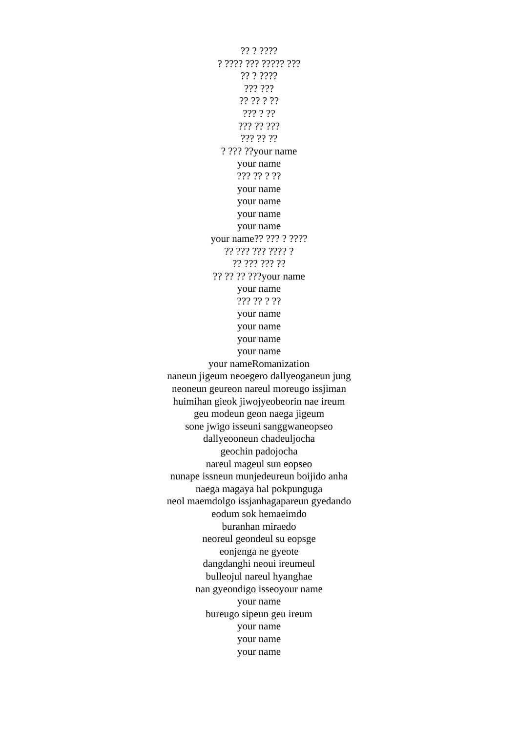?? ? ????
? ???? ??? ????? ???
?? ? ????
??? ???
?? ?? ? ??
??? ? ??
??? ?? ???
??? ?? ??
? ??? ??your name
your name
??? ?? ? ??
your name
your name
your name
your name
your name?? ??? ? ????
?? ??? ??? ???? ?
?? ??? ??? ??
?? ?? ?? ???your name
your name
??? ?? ? ??
your name
your name
your name
your name
your nameRomanization
naneun jigeum neoegero dallyeoganeun jung
neoneun geureon nareul moreugo issjiman
huimihan gieok jiwojyeobeorin nae ireum
geu modeun geon naega jigeum
sone jwigo isseuni sanggwaneopseo
dallyeooneun chadeuljocha
geochin padojocha
nareul mageul sun eopseo
nunape issneun munjedeureun boijido anha
naega magaya hal pokpunguga
neol maemdolgo issjanhagapareun gyedando
eodum sok hemaeimdo
buranhan miraedo
neoreul geondeul su eopsge
eonjenga ne gyeote
dangdanghi neoui ireumeul
bulleojul nareul hyanghae
nan gyeondigo isseoyour name
your name
bureugo sipeun geu ireum
your name
your name
your name